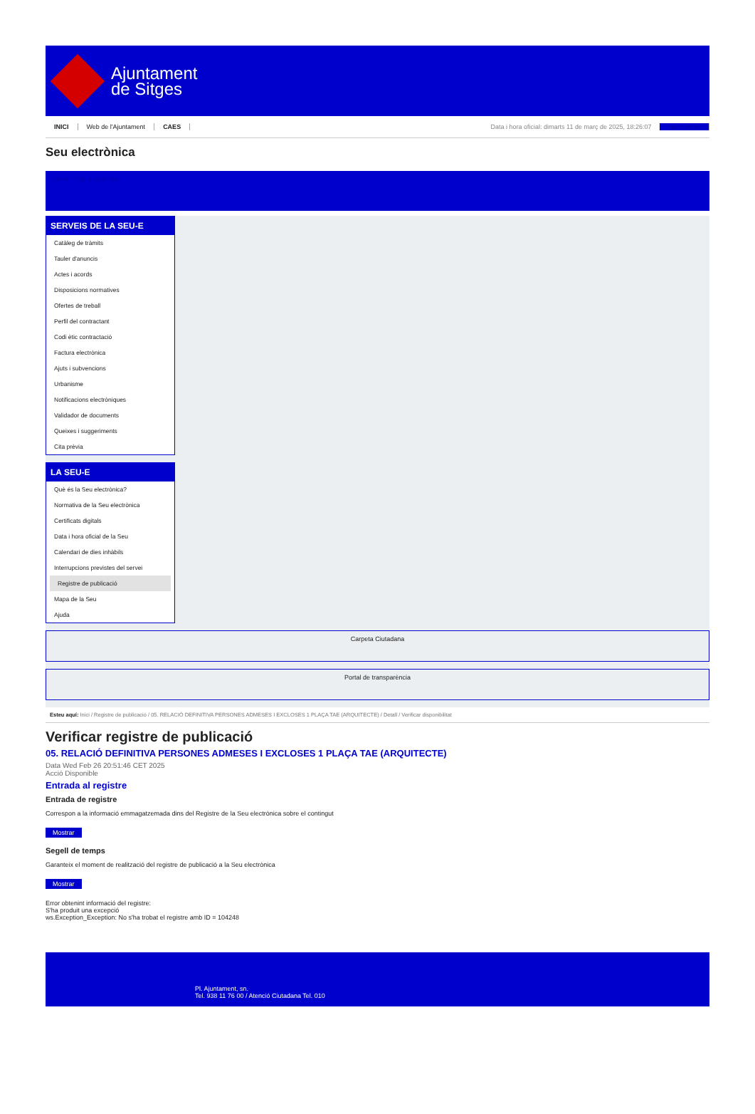Ajuntament
de Sitges
INICI Web de l'Ajuntament CAES Data i hora oficial: dimarts 11 de març de 2025, 18:26:07 Sincronitza
Seu electrònica
Obtenir còpia autèntica
SERVEIS DE LA SEU-E
Catàleg de tràmits
Tauler d'anuncis
Actes i acords
Disposicions normatives
Ofertes de treball
Perfil del contractant
Codi ètic contractació
Factura electrònica
Ajuts i subvencions
Urbanisme
Notificacions electròniques
Validador de documents
Queixes i suggeriments
Cita prèvia
LA SEU-E
Què és la Seu electrònica?
Normativa de la Seu electrònica
Certificats digitals
Data i hora oficial de la Seu
Calendari de dies inhàbils
Interrupcions previstes del servei
Registre de publicació
Mapa de la Seu
Ajuda
Carpeta Ciutadana
Portal de transparència
Esteu aquí: Inici / Registre de publicació / 05. RELACIÓ DEFINITIVA PERSONES ADMESES I EXCLOSES 1 PLAÇA TAE (ARQUITECTE) / Detall / Verificar disponibilitat
Verificar registre de publicació
05. RELACIÓ DEFINITIVA PERSONES ADMESES I EXCLOSES 1 PLAÇA TAE (ARQUITECTE)
Data Wed Feb 26 20:51:46 CET 2025
Acció Disponible
Entrada al registre
Entrada de registre
Correspon a la informació emmagatzemada dins del Registre de la Seu electrònica sobre el contingut
Mostrar
Segell de temps
Garanteix el moment de realització del registre de publicació a la Seu electrònica
Mostrar
Error obtenint informació del registre:
S'ha produit una excepció
ws.Exception_Exception: No s'ha trobat el registre amb ID = 104248
Pl. Ajuntament, sn.
Tel. 938 11 76 00 / Atenció Ciutadana Tel. 010